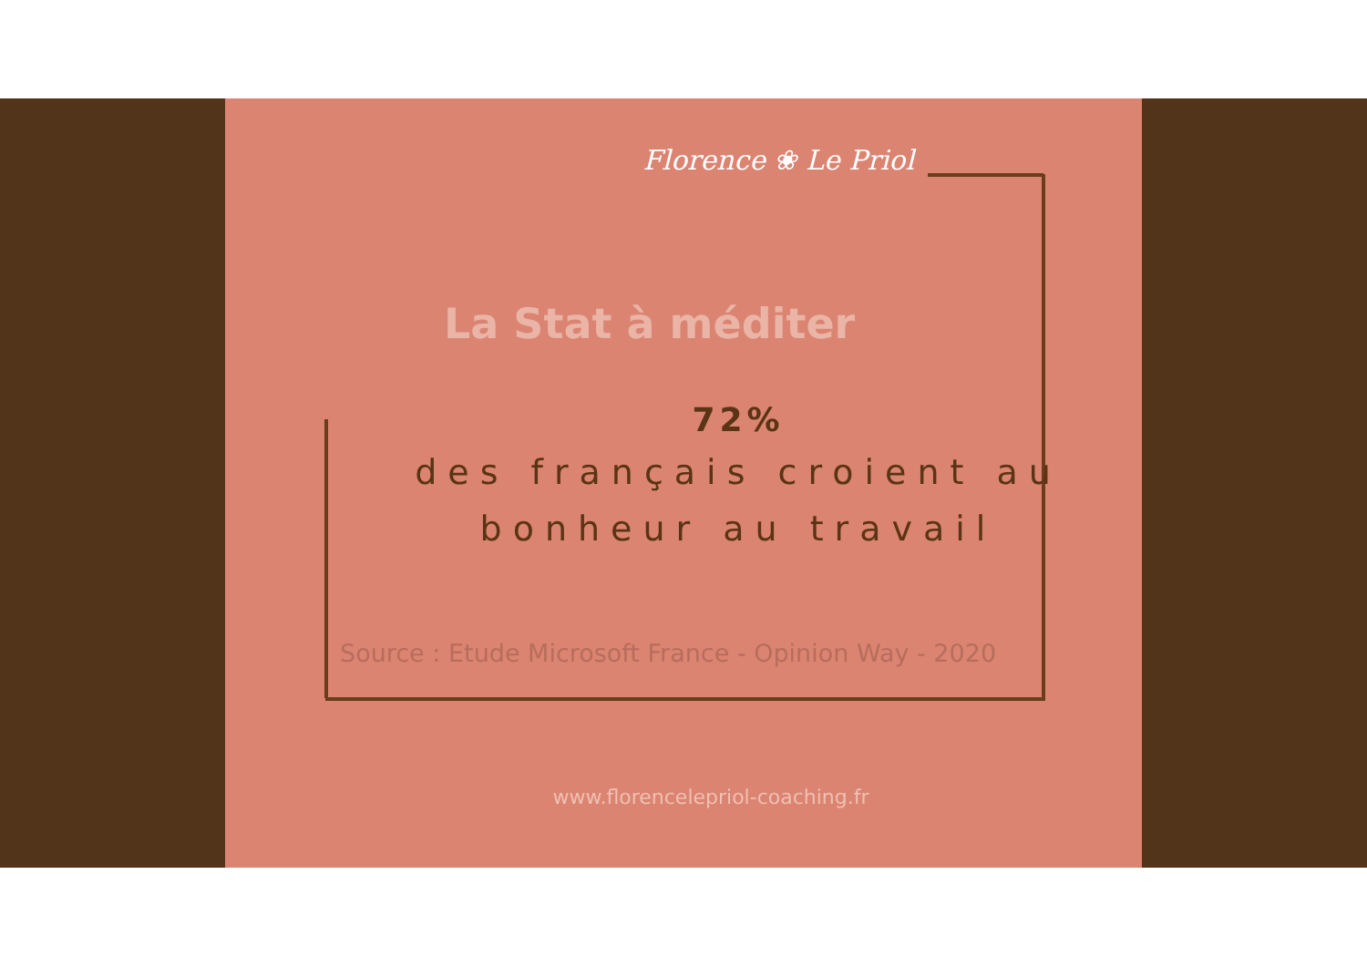Florence ❀ Le Priol
La Stat à méditer
72%
des français croient au
bonheur au travail
Source : Etude Microsoft France - Opinion Way - 2020
www.florencelepriol-coaching.fr